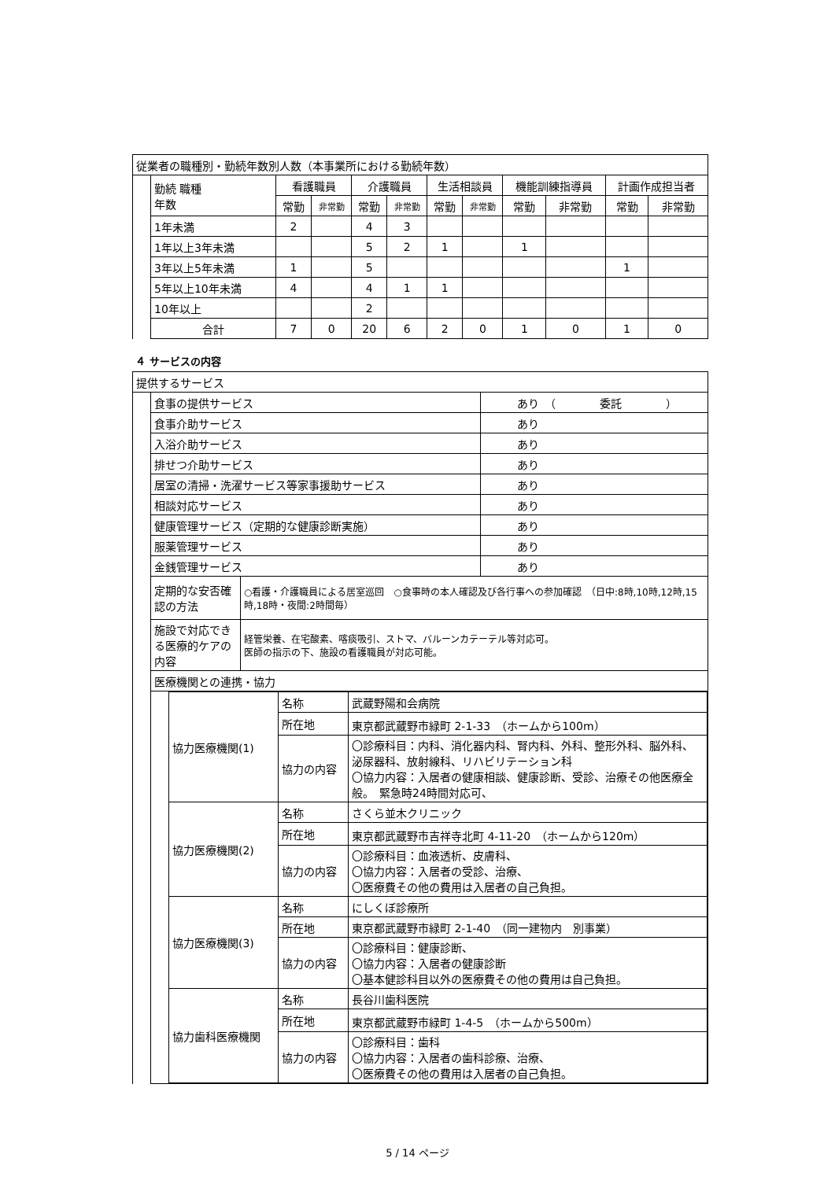| 従業者の職種別・勤続年数別人数（本事業所における勤続年数） | | | | | | | | | | | |
| | 勤続 職種 年数 | 看護職員 | | 介護職員 | | 生活相談員 | | 機能訓練指導員 | | 計画作成担当者 | |
| | | 常勤 | 非常勤 | 常勤 | 非常勤 | 常勤 | 非常勤 | 常勤 | 非常勤 | 常勤 | 非常勤 |
| | 1年未満 | 2 | | 4 | 3 | | | | | | |
| | 1年以上3年未満 | | | 5 | 2 | 1 | | 1 | | | |
| | 3年以上5年未満 | 1 | | 5 | | | | | | 1 | |
| | 5年以上10年未満 | 4 | | 4 | 1 | 1 | | | | | |
| | 10年以上 | | | 2 | | | | | | | |
| | 合計 | 7 | 0 | 20 | 6 | 2 | 0 | 1 | 0 | 1 | 0 |
４ サービスの内容
| 提供するサービス | | | |
| | 食事の提供サービス | | あり （ 委託 ） |
| | 食事介助サービス | | あり |
| | 入浴介助サービス | | あり |
| | 排せつ介助サービス | | あり |
| | 居室の清掃・洗濯サービス等家事援助サービス | | あり |
| | 相談対応サービス | | あり |
| | 健康管理サービス（定期的な健康診断実施） | | あり |
| | 服薬管理サービス | | あり |
| | 金銭管理サービス | | あり |
| | 定期的な安否確認の方法 | ○看護・介護職員による居室巡回 ○食事時の本人確認及び各行事への参加確認 （日中:8時,10時,12時,15時,18時・夜間:2時間毎） | |
| | 施設で対応できる医療的ケアの内容 | 経管栄養、在宅酸素、喀痰吸引、ストマ、バルーンカテーテル等対応可。 医師の指示の下、施設の看護職員が対応可能。 | |
| | 医療機関との連携・協力 | | |
| | / / 協力医療機関(1) / 名称 / 武蔵野陽和会病院 / / / / 所在地 / 東京都武蔵野市緑町 2-1-33 （ホームから100m） / / / / 協力の内容 / 〇診療科目：内科、消化器内科、腎内科、外科、整形外科、脳外科、泌尿器科、放射線科、リハビリテーション科 〇協力内容：入居者の健康相談、健康診断、受診、治療その他医療全般。 緊急時24時間対応可、 / / / 協力医療機関(2) / 名称 / さくら並木クリニック / / / / 所在地 / 東京都武蔵野市吉祥寺北町 4-11-20 （ホームから120m） / / / / 協力の内容 / 〇診療科目：血液透析、皮膚科、 〇協力内容：入居者の受診、治療、 〇医療費その他の費用は入居者の自己負担。 / / / 協力医療機関(3) / 名称 / にしくぼ診療所 / / / / 所在地 / 東京都武蔵野市緑町 2-1-40 （同一建物内 別事業） / / / / 協力の内容 / 〇診療科目：健康診断、 〇協力内容：入居者の健康診断 〇基本健診科目以外の医療費その他の費用は自己負担。 / / / 協力歯科医療機関 / 名称 / 長谷川歯科医院 / / / / 所在地 / 東京都武蔵野市緑町 1-4-5 （ホームから500m） / / / / 協力の内容 / 〇診療科目：歯科 〇協力内容：入居者の歯科診療、治療、 〇医療費その他の費用は入居者の自己負担。 / | | |
5 / 14 ページ